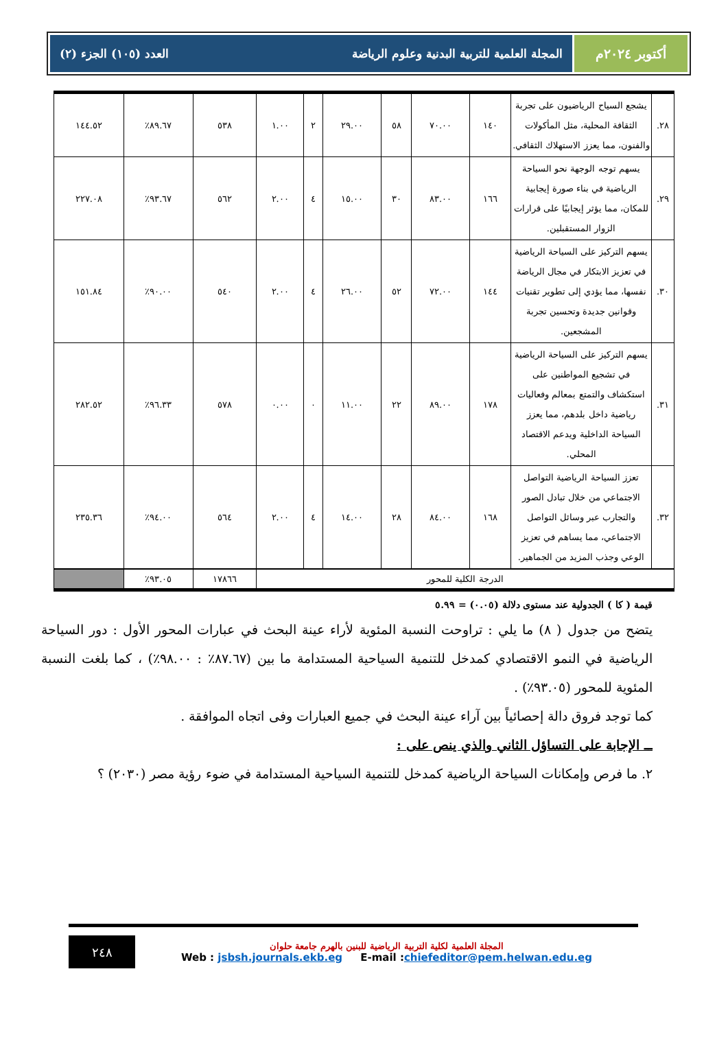أكتوبر ٢٠٢٤م المجلة العلمية للتربية البدنية وعلوم الرياضة العدد (١٠٥) الجزء (٢)
| ٢٨. | يشجع السياح الرياضيون على تجربة الثقافة المحلية، مثل المأكولات والفنون، مما يعزز الاستهلاك الثقافي. | ١٤٠ | ٧٠.٠٠ | ٥٨ | ٢٩.٠٠ | ٢ | ١.٠٠ | ٥٣٨ | ٨٩.٦٧٪ | ١٤٤.٥٢ |
| ٢٩. | يسهم توجه الوجهة نحو السياحة الرياضية في بناء صورة إيجابية للمكان، مما يؤثر إيجابيًا على قرارات الزوار المستقبلين. | ١٦٦ | ٨٣.٠٠ | ٣٠ | ١٥.٠٠ | ٤ | ٢.٠٠ | ٥٦٢ | ٩٣.٦٧٪ | ٢٢٧.٠٨ |
| ٣٠. | يسهم التركيز على السياحة الرياضية في تعزيز الابتكار في مجال الرياضة نفسها، مما يؤدي إلى تطوير تقنيات وقوانين جديدة وتحسين تجربة المشجعين. | ١٤٤ | ٧٢.٠٠ | ٥٢ | ٢٦.٠٠ | ٤ | ٢.٠٠ | ٥٤٠ | ٩٠.٠٠٪ | ١٥١.٨٤ |
| ٣١. | يسهم التركيز على السياحة الرياضية في تشجيع المواطنين على استكشاف والتمتع بمعالم وفعاليات رياضية داخل بلدهم، مما يعزز السياحة الداخلية ويدعم الاقتصاد المحلي. | ١٧٨ | ٨٩.٠٠ | ٢٢ | ١١.٠٠ | ٠ | ٠.٠٠ | ٥٧٨ | ٩٦.٣٣٪ | ٢٨٢.٥٢ |
| ٣٢. | تعزز السياحة الرياضية التواصل الاجتماعي من خلال تبادل الصور والتجارب عبر وسائل التواصل الاجتماعي، مما يساهم في تعزيز الوعي وجذب المزيد من الجماهير. | ١٦٨ | ٨٤.٠٠ | ٢٨ | ١٤.٠٠ | ٤ | ٢.٠٠ | ٥٦٤ | ٩٤.٠٠٪ | ٢٣٥.٣٦ |
| الدرجة الكلية للمحور | | | | | | | | ١٧٨٦٦ | ٩٣.٠٥٪ | |
قيمة ( كا ) الجدولية عند مستوى دلالة (٠.٠٥) = ٥.٩٩
يتضح من جدول ( ٨) ما يلي : تراوحت النسبة المئوية لأراء عينة البحث في عبارات المحور الأول : دور السياحة الرياضية في النمو الاقتصادي كمدخل للتنمية السياحية المستدامة ما بين (٨٧.٦٧٪ : ٩٨.٠٠٪) ، كما بلغت النسبة المئوية للمحور (٩٣.٠٥٪) .
كما توجد فروق دالة إحصائياً بين آراء عينة البحث في جميع العبارات وفى اتجاه الموافقة .
ــ الإجابة على التساؤل الثاني والذي ينص على :
٢. ما فرص وإمكانات السياحة الرياضية كمدخل للتنمية السياحية المستدامة في ضوء رؤية مصر (٢٠٣٠) ؟
٢٤٨
المجلة العلمية لكلية التربية الرياضية للبنين بالهرم جامعة حلوان
Web : jsbsh.journals.ekb.eg E-mail :chiefeditor@pem.helwan.edu.eg